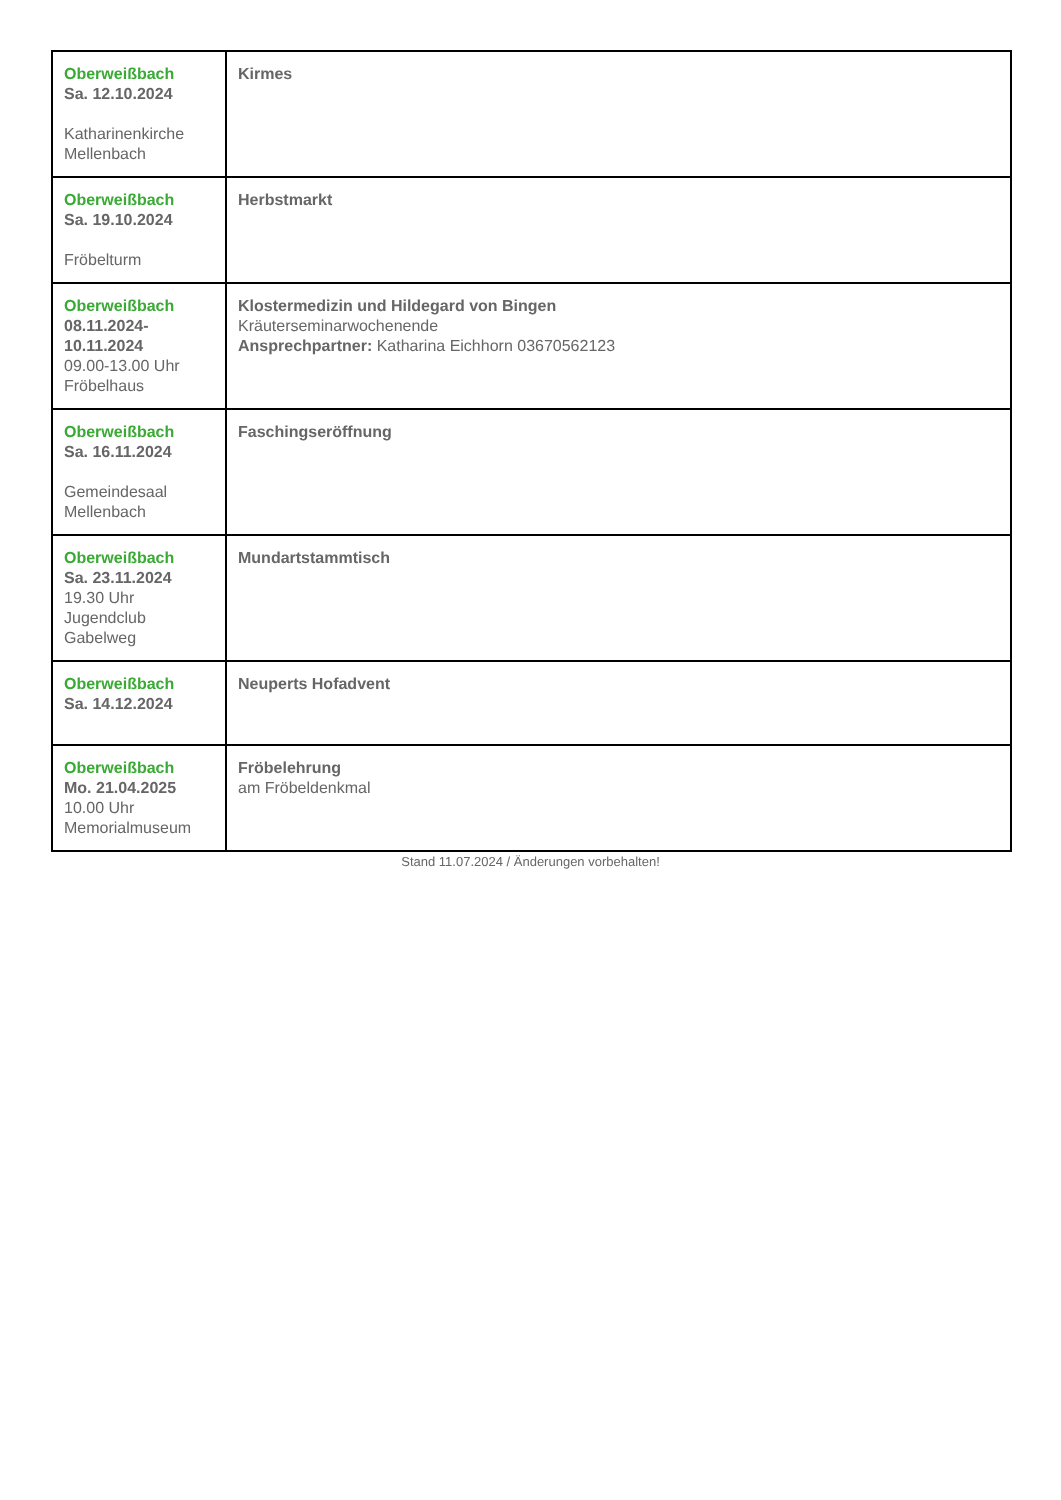| Oberweißbach Sa. 12.10.2024 Katharinenkirche Mellenbach | Kirmes |
| Oberweißbach Sa. 19.10.2024 Fröbelturm | Herbstmarkt |
| Oberweißbach 08.11.2024- 10.11.2024 09.00-13.00 Uhr Fröbelhaus | Klostermedizin und Hildegard von Bingen Kräuterseminarwochenende Ansprechpartner: Katharina Eichhorn 03670562123 |
| Oberweißbach Sa. 16.11.2024 Gemeindesaal Mellenbach | Faschingseröffnung |
| Oberweißbach Sa. 23.11.2024 19.30 Uhr Jugendclub Gabelweg | Mundartstammtisch |
| Oberweißbach Sa. 14.12.2024 | Neuperts Hofadvent |
| Oberweißbach Mo. 21.04.2025 10.00 Uhr Memorialmuseum | Fröbelehrung am Fröbeldenkmal |
Stand 11.07.2024 / Änderungen vorbehalten!